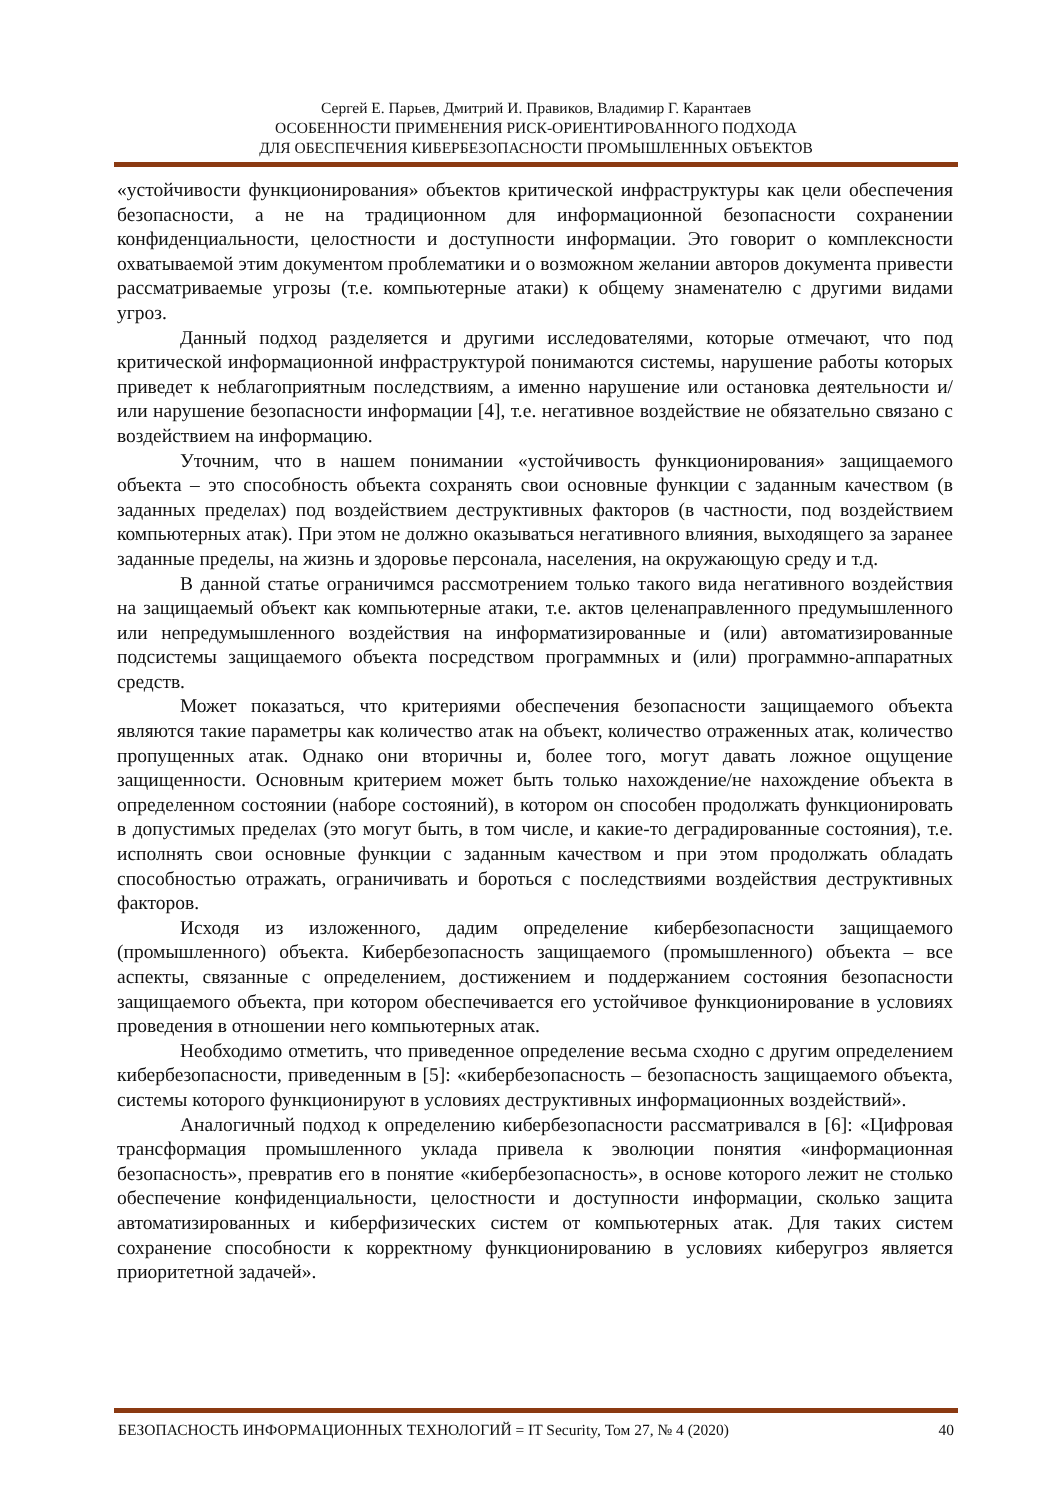Сергей Е. Парьев, Дмитрий И. Правиков, Владимир Г. Карантаев
ОСОБЕННОСТИ ПРИМЕНЕНИЯ РИСК-ОРИЕНТИРОВАННОГО ПОДХОДА
ДЛЯ ОБЕСПЕЧЕНИЯ КИБЕРБЕЗОПАСНОСТИ ПРОМЫШЛЕННЫХ ОБЪЕКТОВ
«устойчивости функционирования» объектов критической инфраструктуры как цели обеспечения безопасности, а не на традиционном для информационной безопасности сохранении конфиденциальности, целостности и доступности информации. Это говорит о комплексности охватываемой этим документом проблематики и о возможном желании авторов документа привести рассматриваемые угрозы (т.е. компьютерные атаки) к общему знаменателю с другими видами угроз.
Данный подход разделяется и другими исследователями, которые отмечают, что под критической информационной инфраструктурой понимаются системы, нарушение работы которых приведет к неблагоприятным последствиям, а именно нарушение или остановка деятельности и/или нарушение безопасности информации [4], т.е. негативное воздействие не обязательно связано с воздействием на информацию.
Уточним, что в нашем понимании «устойчивость функционирования» защищаемого объекта – это способность объекта сохранять свои основные функции с заданным качеством (в заданных пределах) под воздействием деструктивных факторов (в частности, под воздействием компьютерных атак). При этом не должно оказываться негативного влияния, выходящего за заранее заданные пределы, на жизнь и здоровье персонала, населения, на окружающую среду и т.д.
В данной статье ограничимся рассмотрением только такого вида негативного воздействия на защищаемый объект как компьютерные атаки, т.е. актов целенаправленного предумышленного или непредумышленного воздействия на информатизированные и (или) автоматизированные подсистемы защищаемого объекта посредством программных и (или) программно-аппаратных средств.
Может показаться, что критериями обеспечения безопасности защищаемого объекта являются такие параметры как количество атак на объект, количество отраженных атак, количество пропущенных атак. Однако они вторичны и, более того, могут давать ложное ощущение защищенности. Основным критерием может быть только нахождение/не нахождение объекта в определенном состоянии (наборе состояний), в котором он способен продолжать функционировать в допустимых пределах (это могут быть, в том числе, и какие-то деградированные состояния), т.е. исполнять свои основные функции с заданным качеством и при этом продолжать обладать способностью отражать, ограничивать и бороться с последствиями воздействия деструктивных факторов.
Исходя из изложенного, дадим определение кибербезопасности защищаемого (промышленного) объекта. Кибербезопасность защищаемого (промышленного) объекта – все аспекты, связанные с определением, достижением и поддержанием состояния безопасности защищаемого объекта, при котором обеспечивается его устойчивое функционирование в условиях проведения в отношении него компьютерных атак.
Необходимо отметить, что приведенное определение весьма сходно с другим определением кибербезопасности, приведенным в [5]: «кибербезопасность – безопасность защищаемого объекта, системы которого функционируют в условиях деструктивных информационных воздействий».
Аналогичный подход к определению кибербезопасности рассматривался в [6]: «Цифровая трансформация промышленного уклада привела к эволюции понятия «информационная безопасность», превратив его в понятие «кибербезопасность», в основе которого лежит не столько обеспечение конфиденциальности, целостности и доступности информации, сколько защита автоматизированных и киберфизических систем от компьютерных атак. Для таких систем сохранение способности к корректному функционированию в условиях киберугроз является приоритетной задачей».
БЕЗОПАСНОСТЬ ИНФОРМАЦИОННЫХ ТЕХНОЛОГИЙ = IT Security, Том 27, № 4 (2020) 40